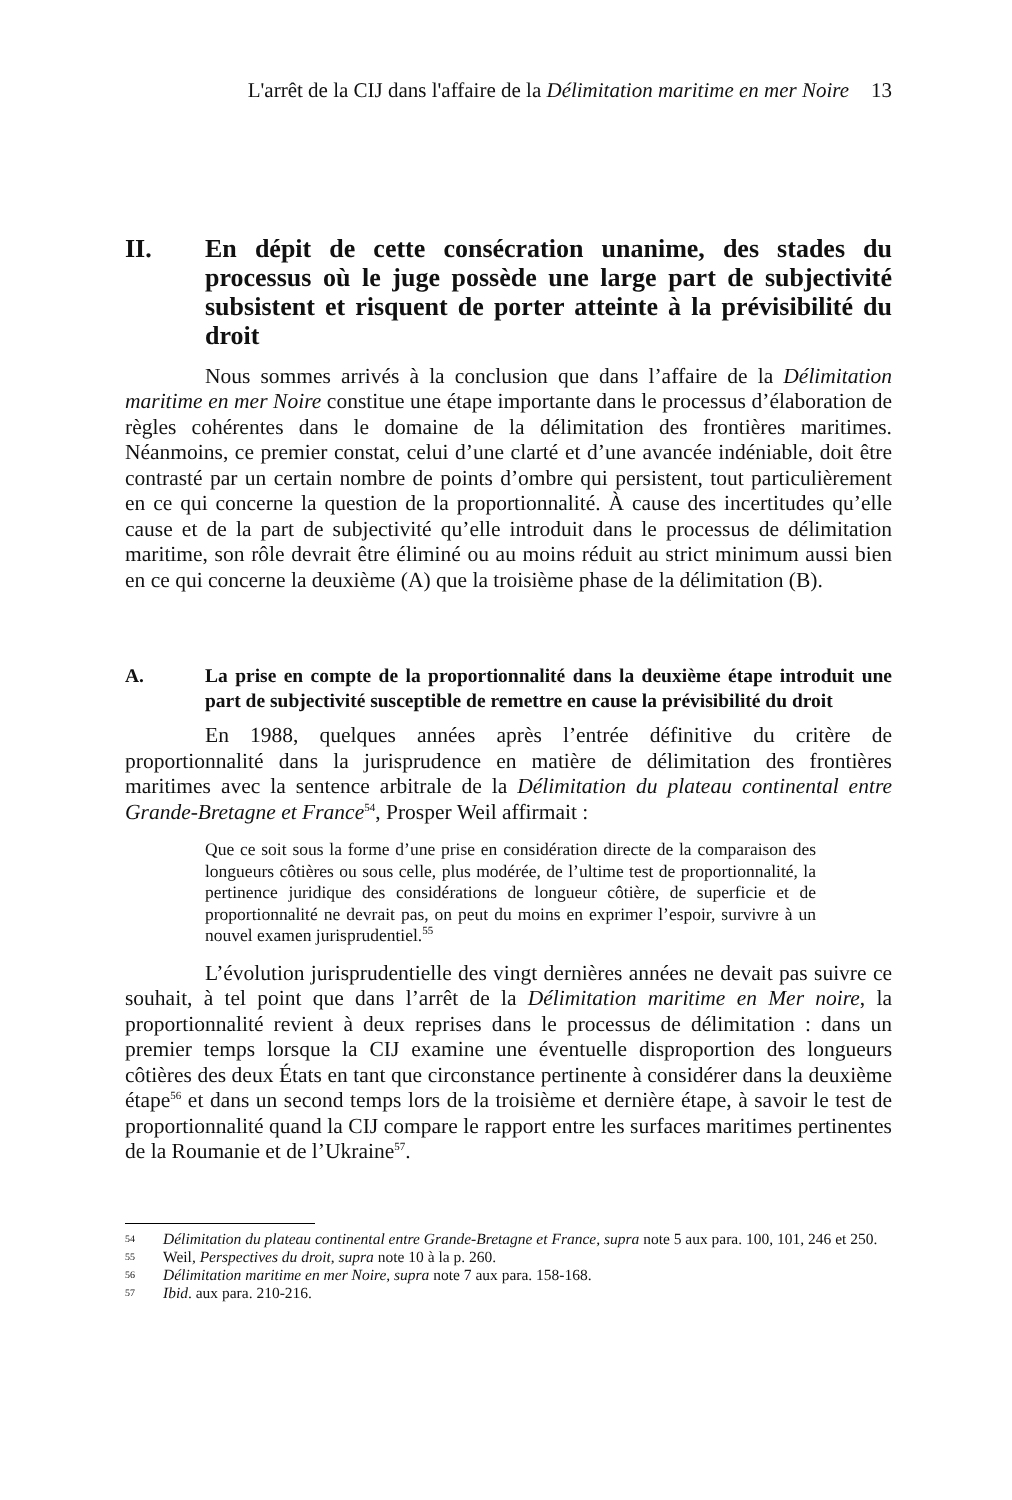L'arrêt de la CIJ dans l'affaire de la Délimitation maritime en mer Noire 13
II. En dépit de cette consécration unanime, des stades du processus où le juge possède une large part de subjectivité subsistent et risquent de porter atteinte à la prévisibilité du droit
Nous sommes arrivés à la conclusion que dans l’affaire de la Délimitation maritime en mer Noire constitue une étape importante dans le processus d’élaboration de règles cohérentes dans le domaine de la délimitation des frontières maritimes. Néanmoins, ce premier constat, celui d’une clarté et d’une avancée indéniable, doit être contrasté par un certain nombre de points d’ombre qui persistent, tout particulièrement en ce qui concerne la question de la proportionnalité. À cause des incertitudes qu’elle cause et de la part de subjectivité qu’elle introduit dans le processus de délimitation maritime, son rôle devrait être éliminé ou au moins réduit au strict minimum aussi bien en ce qui concerne la deuxième (A) que la troisième phase de la délimitation (B).
A. La prise en compte de la proportionnalité dans la deuxième étape introduit une part de subjectivité susceptible de remettre en cause la prévisibilité du droit
En 1988, quelques années après l’entrée définitive du critère de proportionnalité dans la jurisprudence en matière de délimitation des frontières maritimes avec la sentence arbitrale de la Délimitation du plateau continental entre Grande-Bretagne et France<sup>54</sup>, Prosper Weil affirmait :
Que ce soit sous la forme d’une prise en considération directe de la comparaison des longueurs côtières ou sous celle, plus modérée, de l’ultime test de proportionnalité, la pertinence juridique des considérations de longueur côtière, de superficie et de proportionnalité ne devrait pas, on peut du moins en exprimer l’espoir, survivre à un nouvel examen jurisprudentiel.<sup>55</sup>
L’évolution jurisprudentielle des vingt dernières années ne devait pas suivre ce souhait, à tel point que dans l’arrêt de la Délimitation maritime en Mer noire, la proportionnalité revient à deux reprises dans le processus de délimitation : dans un premier temps lorsque la CIJ examine une éventuelle disproportion des longueurs côtières des deux États en tant que circonstance pertinente à considérer dans la deuxième étape<sup>56</sup> et dans un second temps lors de la troisième et dernière étape, à savoir le test de proportionnalité quand la CIJ compare le rapport entre les surfaces maritimes pertinentes de la Roumanie et de l’Ukraine<sup>57</sup>.
54 Délimitation du plateau continental entre Grande-Bretagne et France, supra note 5 aux para. 100, 101, 246 et 250.
55 Weil, Perspectives du droit, supra note 10 à la p. 260.
56 Délimitation maritime en mer Noire, supra note 7 aux para. 158-168.
57 Ibid. aux para. 210-216.